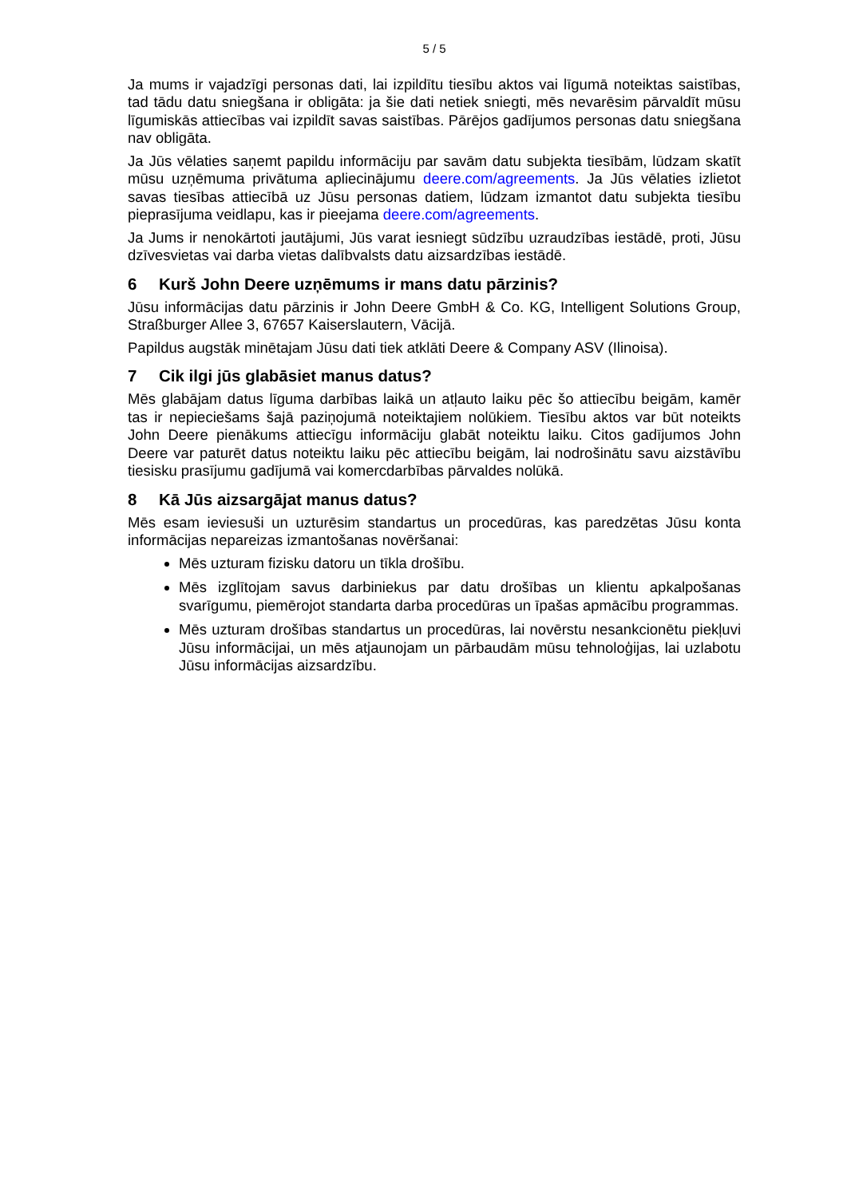5 / 5
Ja mums ir vajadzīgi personas dati, lai izpildītu tiesību aktos vai līgumā noteiktas saistības, tad tādu datu sniegšana ir obligāta: ja šie dati netiek sniegti, mēs nevarēsim pārvaldīt mūsu līgumiskās attiecības vai izpildīt savas saistības. Pārējos gadījumos personas datu sniegšana nav obligāta.
Ja Jūs vēlaties saņemt papildu informāciju par savām datu subjekta tiesībām, lūdzam skatīt mūsu uzņēmuma privātuma apliecinājumu deere.com/agreements. Ja Jūs vēlaties izlietot savas tiesības attiecībā uz Jūsu personas datiem, lūdzam izmantot datu subjekta tiesību pieprasījuma veidlapu, kas ir pieejama deere.com/agreements.
Ja Jums ir nenokārtoti jautājumi, Jūs varat iesniegt sūdzību uzraudzības iestādē, proti, Jūsu dzīvesvietas vai darba vietas dalībvalsts datu aizsardzības iestādē.
6 Kurš John Deere uzņēmums ir mans datu pārzinis?
Jūsu informācijas datu pārzinis ir John Deere GmbH & Co. KG, Intelligent Solutions Group, Straßburger Allee 3, 67657 Kaiserslautern, Vācijā.
Papildus augstāk minētajam Jūsu dati tiek atklāti Deere & Company ASV (Ilinoisa).
7 Cik ilgi jūs glabāsiet manus datus?
Mēs glabājam datus līguma darbības laikā un atļauto laiku pēc šo attiecību beigām, kamēr tas ir nepieciešams šajā paziņojumā noteiktajiem nolūkiem. Tiesību aktos var būt noteikts John Deere pienākums attiecīgu informāciju glabāt noteiktu laiku. Citos gadījumos John Deere var paturēt datus noteiktu laiku pēc attiecību beigām, lai nodrošinātu savu aizstāvību tiesisku prasījumu gadījumā vai komercdarbības pārvaldes nolūkā.
8 Kā Jūs aizsargājat manus datus?
Mēs esam ieviesuši un uzturēsim standartus un procedūras, kas paredzētas Jūsu konta informācijas nepareizas izmantošanas novēršanai:
Mēs uzturam fizisku datoru un tīkla drošību.
Mēs izglītojam savus darbiniekus par datu drošības un klientu apkalpošanas svarīgumu, piemērojot standarta darba procedūras un īpašas apmācību programmas.
Mēs uzturam drošības standartus un procedūras, lai novērstu nesankcionētu piekļuvi Jūsu informācijai, un mēs atjaunojam un pārbaudām mūsu tehnoloģijas, lai uzlabotu Jūsu informācijas aizsardzību.